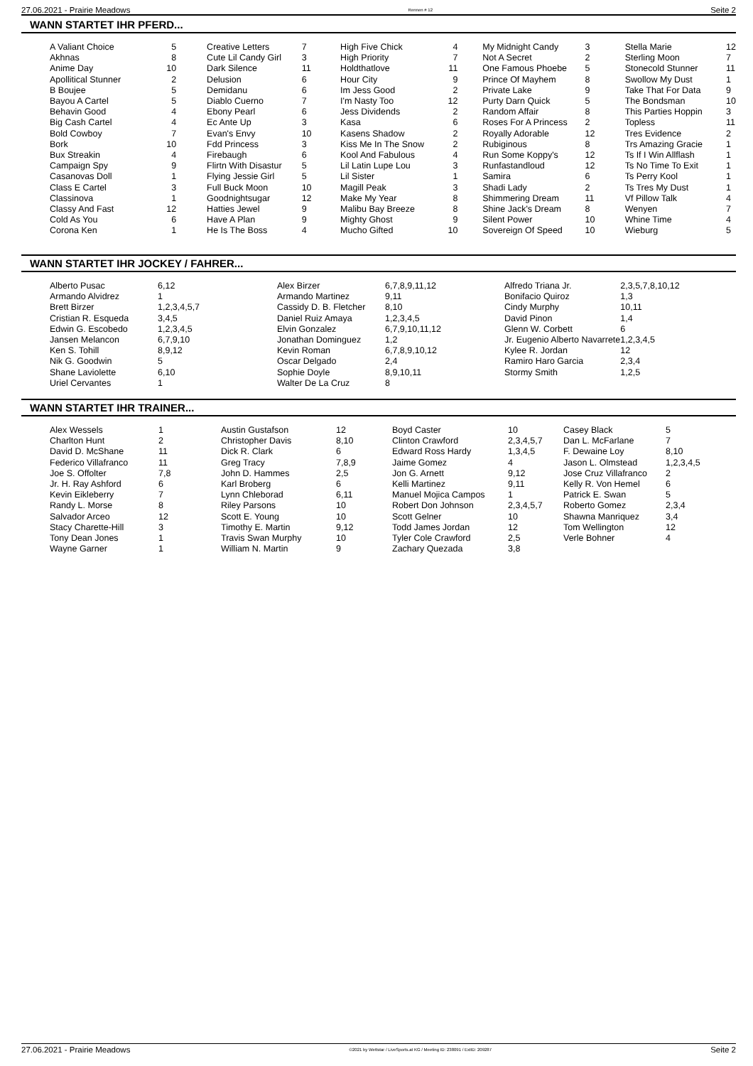27.06.2021 - Prairie Meadows Rennen # 12 Seite 2
WANN STARTET IHR PFERD...
| A Valiant Choice | 5 | | Creative Letters | 7 | | High Five Chick | 4 | | My Midnight Candy | 3 | | Stella Marie | 12 |
| Akhnas | 8 | | Cute Lil Candy Girl | 3 | | High Priority | 7 | | Not A Secret | 2 | | Sterling Moon | 7 |
| Anime Day | 10 | | Dark Silence | 11 | | Holdthatlove | 11 | | One Famous Phoebe | 5 | | Stonecold Stunner | 11 |
| Apollitical Stunner | 2 | | Delusion | 6 | | Hour City | 9 | | Prince Of Mayhem | 8 | | Swollow My Dust | 1 |
| B Boujee | 5 | | Demidanu | 6 | | Im Jess Good | 2 | | Private Lake | 9 | | Take That For Data | 9 |
| Bayou A Cartel | 5 | | Diablo Cuerno | 7 | | I'm Nasty Too | 12 | | Purty Darn Quick | 5 | | The Bondsman | 10 |
| Behavin Good | 4 | | Ebony Pearl | 6 | | Jess Dividends | 2 | | Random Affair | 8 | | This Parties Hoppin | 3 |
| Big Cash Cartel | 4 | | Ec Ante Up | 3 | | Kasa | 6 | | Roses For A Princess | 2 | | Topless | 11 |
| Bold Cowboy | 7 | | Evan's Envy | 10 | | Kasens Shadow | 2 | | Royally Adorable | 12 | | Tres Evidence | 2 |
| Bork | 10 | | Fdd Princess | 3 | | Kiss Me In The Snow | 2 | | Rubiginous | 8 | | Trs Amazing Gracie | 1 |
| Bux Streakin | 4 | | Firebaugh | 6 | | Kool And Fabulous | 4 | | Run Some Koppy's | 12 | | Ts If I Win Allflash | 1 |
| Campaign Spy | 9 | | Flirtn With Disastur | 5 | | Lil Latin Lupe Lou | 3 | | Runfastandloud | 12 | | Ts No Time To Exit | 1 |
| Casanovas Doll | 1 | | Flying Jessie Girl | 5 | | Lil Sister | 1 | | Samira | 6 | | Ts Perry Kool | 1 |
| Class E Cartel | 3 | | Full Buck Moon | 10 | | Magill Peak | 3 | | Shadi Lady | 2 | | Ts Tres My Dust | 1 |
| Classinova | 1 | | Goodnightsugar | 12 | | Make My Year | 8 | | Shimmering Dream | 11 | | Vf Pillow Talk | 4 |
| Classy And Fast | 12 | | Hatties Jewel | 9 | | Malibu Bay Breeze | 8 | | Shine Jack's Dream | 8 | | Wenyen | 7 |
| Cold As You | 6 | | Have A Plan | 9 | | Mighty Ghost | 9 | | Silent Power | 10 | | Whine Time | 4 |
| Corona Ken | 1 | | He Is The Boss | 4 | | Mucho Gifted | 10 | | Sovereign Of Speed | 10 | | Wieburg | 5 |
WANN STARTET IHR JOCKEY / FAHRER...
| Alberto Pusac | 6,12 | Alex Birzer | 6,7,8,9,11,12 | Alfredo Triana Jr. | 2,3,5,7,8,10,12 |
| Armando Alvidrez | 1 | Armando Martinez | 9,11 | Bonifacio Quiroz | 1,3 |
| Brett Birzer | 1,2,3,4,5,7 | Cassidy D. B. Fletcher | 8,10 | Cindy Murphy | 10,11 |
| Cristian R. Esqueda | 3,4,5 | Daniel Ruiz Amaya | 1,2,3,4,5 | David Pinon | 1,4 |
| Edwin G. Escobedo | 1,2,3,4,5 | Elvin Gonzalez | 6,7,9,10,11,12 | Glenn W. Corbett | 6 |
| Jansen Melancon | 6,7,9,10 | Jonathan Dominguez | 1,2 | Jr. Eugenio Alberto Navarrete | 1,2,3,4,5 |
| Ken S. Tohill | 8,9,12 | Kevin Roman | 6,7,8,9,10,12 | Kylee R. Jordan | 12 |
| Nik G. Goodwin | 5 | Oscar Delgado | 2,4 | Ramiro Haro Garcia | 2,3,4 |
| Shane Laviolette | 6,10 | Sophie Doyle | 8,9,10,11 | Stormy Smith | 1,2,5 |
| Uriel Cervantes | 1 | Walter De La Cruz | 8 | | |
WANN STARTET IHR TRAINER...
| Alex Wessels | 1 | Austin Gustafson | 12 | Boyd Caster | 10 | Casey Black | 5 |
| Charlton Hunt | 2 | Christopher Davis | 8,10 | Clinton Crawford | 2,3,4,5,7 | Dan L. McFarlane | 7 |
| David D. McShane | 11 | Dick R. Clark | 6 | Edward Ross Hardy | 1,3,4,5 | F. Dewaine Loy | 8,10 |
| Federico Villafranco | 11 | Greg Tracy | 7,8,9 | Jaime Gomez | 4 | Jason L. Olmstead | 1,2,3,4,5 |
| Joe S. Offolter | 7,8 | John D. Hammes | 2,5 | Jon G. Arnett | 9,12 | Jose Cruz Villafranco | 2 |
| Jr. H. Ray Ashford | 6 | Karl Broberg | 6 | Kelli Martinez | 9,11 | Kelly R. Von Hemel | 6 |
| Kevin Eikleberry | 7 | Lynn Chleborad | 6,11 | Manuel Mojica Campos | 1 | Patrick E. Swan | 5 |
| Randy L. Morse | 8 | Riley Parsons | 10 | Robert Don Johnson | 2,3,4,5,7 | Roberto Gomez | 2,3,4 |
| Salvador Arceo | 12 | Scott E. Young | 10 | Scott Gelner | 10 | Shawna Manriquez | 3,4 |
| Stacy Charette-Hill | 3 | Timothy E. Martin | 9,12 | Todd James Jordan | 12 | Tom Wellington | 12 |
| Tony Dean Jones | 1 | Travis Swan Murphy | 10 | Tyler Cole Crawford | 2,5 | Verle Bohner | 4 |
| Wayne Garner | 1 | William N. Martin | 9 | Zachary Quezada | 3,8 | | |
27.06.2021 - Prairie Meadows ©2021 by Wettstar / LiveSports.at KG / Meeting ID: 238091 / ExtID: 209287 Seite 2